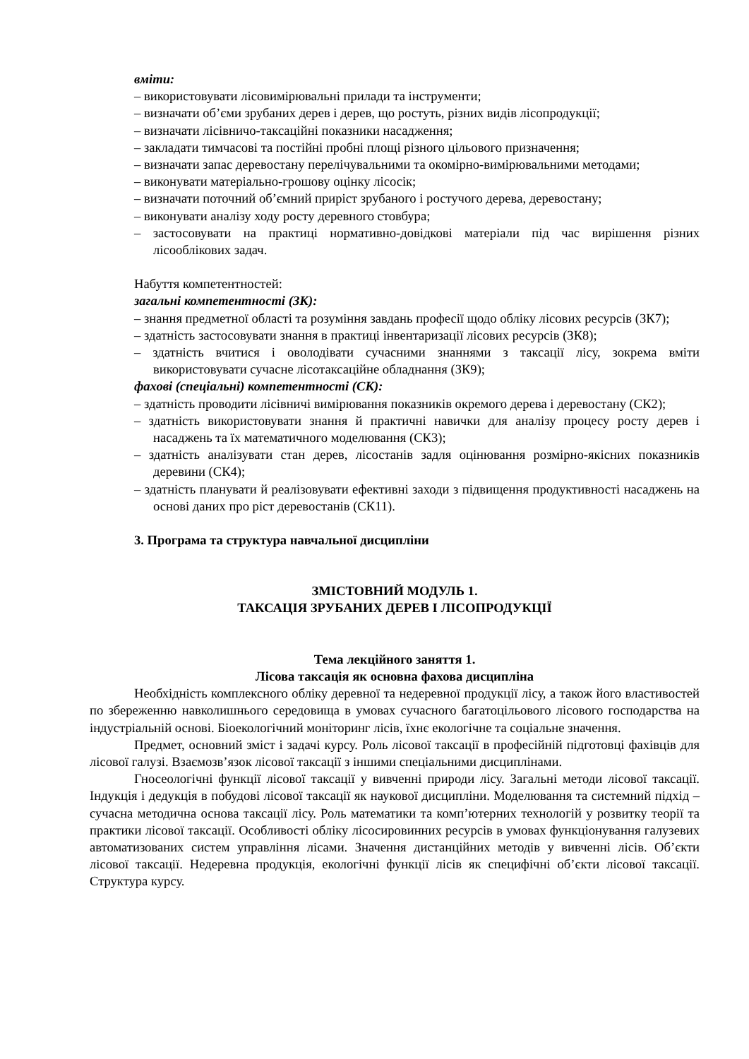вміти:
– використовувати лісовимірювальні прилади та інструменти;
– визначати об’єми зрубаних дерев і дерев, що ростуть, різних видів лісопродукції;
– визначати лісівничо-таксаційні показники насадження;
– закладати тимчасові та постійні пробні площі різного цільового призначення;
– визначати запас деревостану перелічувальними та окомірно-вимірювальними методами;
– виконувати матеріально-грошову оцінку лісосік;
– визначати поточний об’ємний приріст зрубаного і ростучого дерева, деревостану;
– виконувати аналізу ходу росту деревного стовбура;
– застосовувати на практиці нормативно-довідкові матеріали під час вирішення різних лісооблікових задач.
Набуття компетентностей:
загальні компетентності (ЗК):
– знання предметної області та розуміння завдань професії щодо обліку лісових ресурсів (ЗК7);
– здатність застосовувати знання в практиці інвентаризації лісових ресурсів (ЗК8);
– здатність вчитися і оволодівати сучасними знаннями з таксації лісу, зокрема вміти використовувати сучасне лісотаксаційне обладнання (ЗК9);
фахові (спеціальні) компетентності (СК):
– здатність проводити лісівничі вимірювання показників окремого дерева і деревостану (СК2);
– здатність використовувати знання й практичні навички для аналізу процесу росту дерев і насаджень та їх математичного моделювання (СК3);
– здатність аналізувати стан дерев, лісостанів задля оцінювання розмірно-якісних показників деревини (СК4);
– здатність планувати й реалізовувати ефективні заходи з підвищення продуктивності насаджень на основі даних про ріст деревостанів (СК11).
3. Програма та структура навчальної дисципліни
ЗМІСТОВНИЙ МОДУЛЬ 1.
ТАКСАЦІЯ ЗРУБАНИХ ДЕРЕВ І ЛІСОПРОДУКЦІЇ
Тема лекційного заняття 1.
Лісова таксація як основна фахова дисципліна
Необхідність комплексного обліку деревної та недеревної продукції лісу, а також його властивостей по збереженню навколишнього середовища в умовах сучасного багатоцільового лісового господарства на індустріальній основі. Біоекологічний моніторинг лісів, їхнє екологічне та соціальне значення.
Предмет, основний зміст і задачі курсу. Роль лісової таксації в професійній підготовці фахівців для лісової галузі. Взаємозв’язок лісової таксації з іншими спеціальними дисциплінами.
Гносеологічні функції лісової таксації у вивченні природи лісу. Загальні методи лісової таксації. Індукція і дедукція в побудові лісової таксації як наукової дисципліни. Моделювання та системний підхід – сучасна методична основа таксації лісу. Роль математики та комп’ютерних технологій у розвитку теорії та практики лісової таксації. Особливості обліку лісосировинних ресурсів в умовах функціонування галузевих автоматизованих систем управління лісами. Значення дистанційних методів у вивченні лісів. Об’єкти лісової таксації. Недеревна продукція, екологічні функції лісів як специфічні об’єкти лісової таксації. Структура курсу.